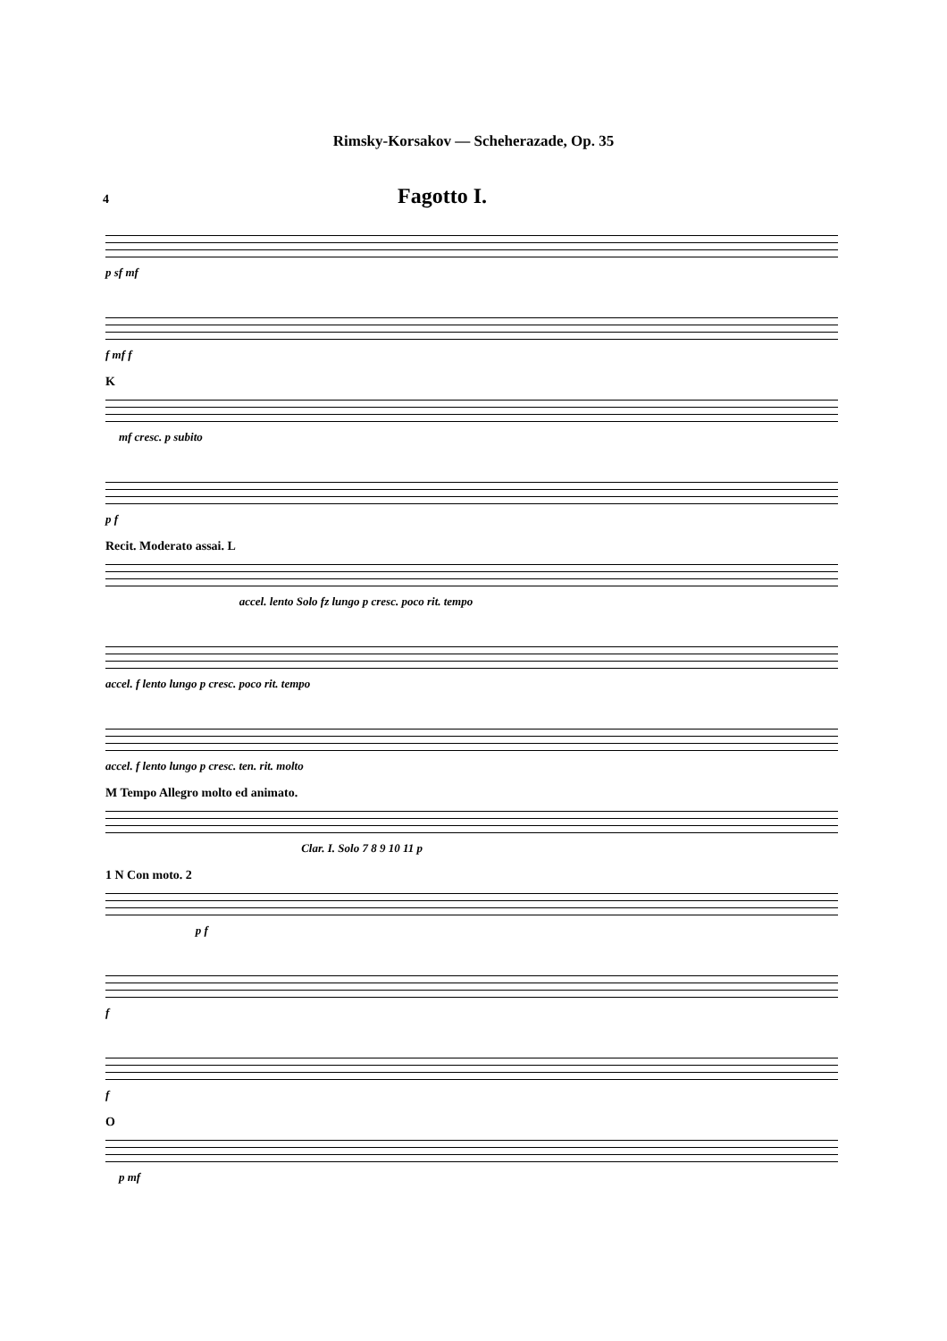Rimsky-Korsakov — Scheherazade, Op. 35
4
Fagotto I.
p sf mf
f mf f
K mf cresc. p subito
p f
Recit. Moderato assai. L accel. lento Solo fz lungo p cresc. poco rit. tempo
accel. f lento lungo p cresc. poco rit. tempo
accel. f lento lungo p cresc. ten. rit. molto
M Tempo Allegro molto ed animato. Clar. I. Solo 7 8 9 10 11 p
1 N Con moto. 2 p f
f
f
O p mf